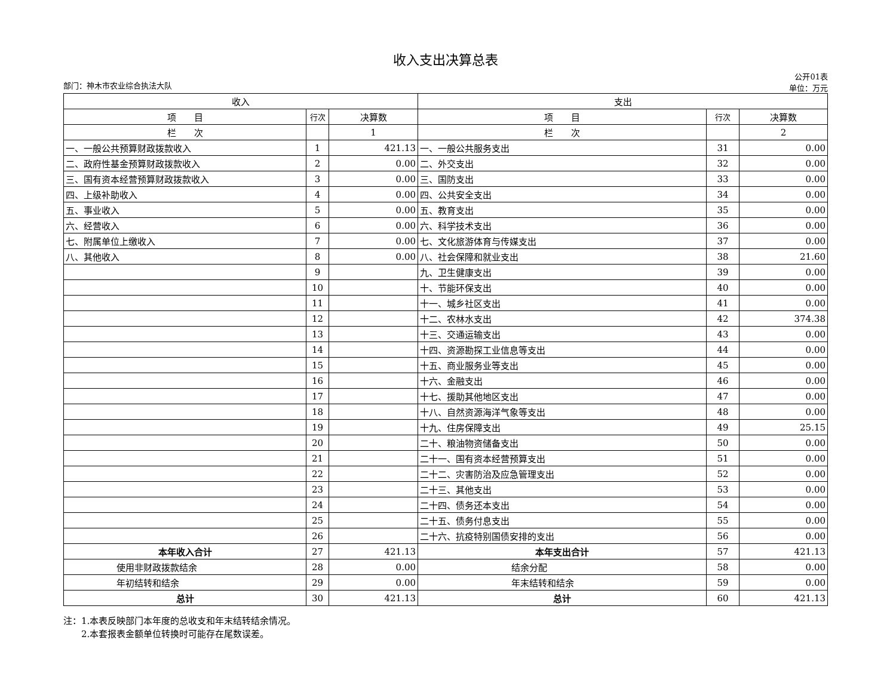收入支出决算总表
部门：神木市农业综合执法大队 公开01表
单位：万元
| 收入 | | | 支出 | | |
| --- | --- | --- | --- | --- | --- |
| 项 目 | 行次 | 决算数 | 项 目 | 行次 | 决算数 |
| 栏 次 | | 1 | 栏 次 | | 2 |
| 一、一般公共预算财政拨款收入 | 1 | 421.13 | 一、一般公共服务支出 | 31 | 0.00 |
| 二、政府性基金预算财政拨款收入 | 2 | 0.00 | 二、外交支出 | 32 | 0.00 |
| 三、国有资本经营预算财政拨款收入 | 3 | 0.00 | 三、国防支出 | 33 | 0.00 |
| 四、上级补助收入 | 4 | 0.00 | 四、公共安全支出 | 34 | 0.00 |
| 五、事业收入 | 5 | 0.00 | 五、教育支出 | 35 | 0.00 |
| 六、经营收入 | 6 | 0.00 | 六、科学技术支出 | 36 | 0.00 |
| 七、附属单位上缴收入 | 7 | 0.00 | 七、文化旅游体育与传媒支出 | 37 | 0.00 |
| 八、其他收入 | 8 | 0.00 | 八、社会保障和就业支出 | 38 | 21.60 |
| | 9 | | 九、卫生健康支出 | 39 | 0.00 |
| | 10 | | 十、节能环保支出 | 40 | 0.00 |
| | 11 | | 十一、城乡社区支出 | 41 | 0.00 |
| | 12 | | 十二、农林水支出 | 42 | 374.38 |
| | 13 | | 十三、交通运输支出 | 43 | 0.00 |
| | 14 | | 十四、资源勘探工业信息等支出 | 44 | 0.00 |
| | 15 | | 十五、商业服务业等支出 | 45 | 0.00 |
| | 16 | | 十六、金融支出 | 46 | 0.00 |
| | 17 | | 十七、援助其他地区支出 | 47 | 0.00 |
| | 18 | | 十八、自然资源海洋气象等支出 | 48 | 0.00 |
| | 19 | | 十九、住房保障支出 | 49 | 25.15 |
| | 20 | | 二十、粮油物资储备支出 | 50 | 0.00 |
| | 21 | | 二十一、国有资本经营预算支出 | 51 | 0.00 |
| | 22 | | 二十二、灾害防治及应急管理支出 | 52 | 0.00 |
| | 23 | | 二十三、其他支出 | 53 | 0.00 |
| | 24 | | 二十四、债务还本支出 | 54 | 0.00 |
| | 25 | | 二十五、债务付息支出 | 55 | 0.00 |
| | 26 | | 二十六、抗疫特别国债安排的支出 | 56 | 0.00 |
| 本年收入合计 | 27 | 421.13 | 本年支出合计 | 57 | 421.13 |
| 使用非财政拨款结余 | 28 | 0.00 | 结余分配 | 58 | 0.00 |
| 年初结转和结余 | 29 | 0.00 | 年末结转和结余 | 59 | 0.00 |
| 总计 | 30 | 421.13 | 总计 | 60 | 421.13 |
注：1.本表反映部门本年度的总收支和年末结转结余情况。
　　2.本套报表金额单位转换时可能存在尾数误差。